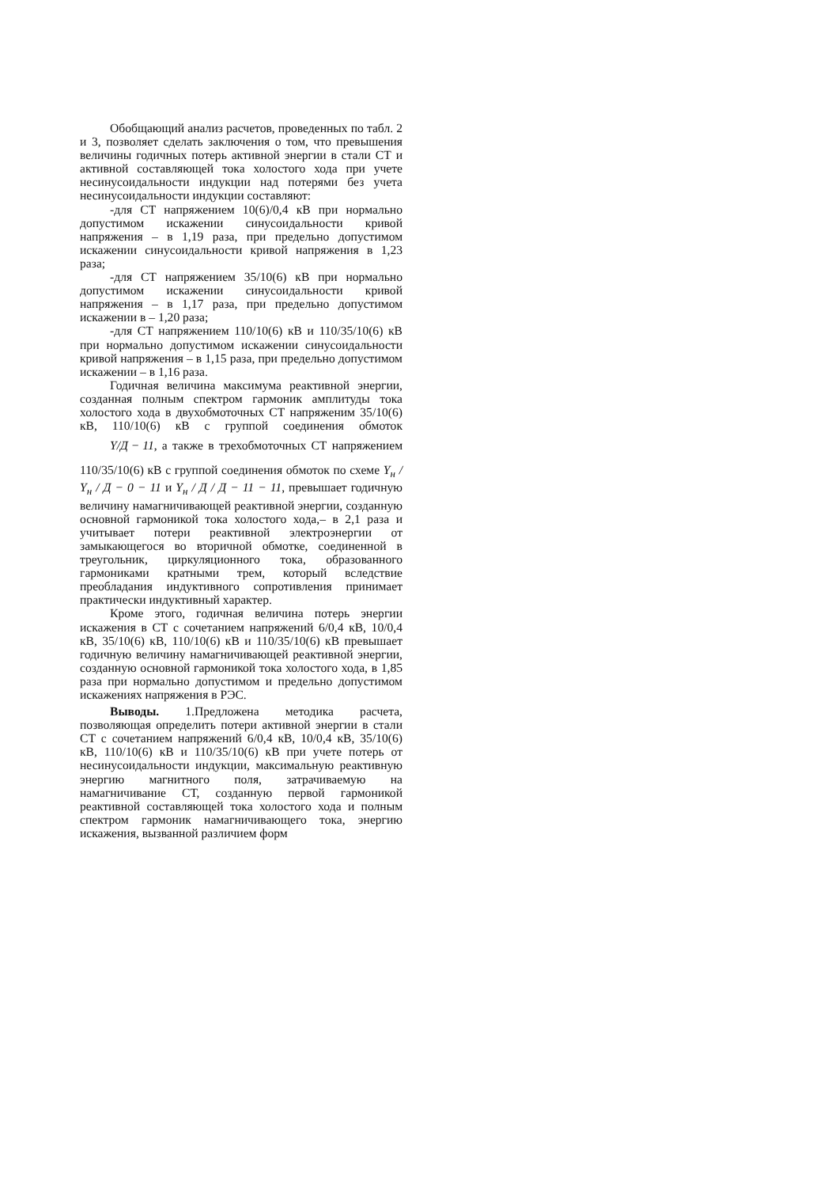Обобщающий анализ расчетов, проведенных по табл. 2 и 3, позволяет сделать заключения о том, что превышения величины годичных потерь активной энергии в стали СТ и активной составляющей тока холостого хода при учете несинусоидальности индукции над потерями без учета несинусоидальности индукции составляют:
-для СТ напряжением 10(6)/0,4 кВ при нормально допустимом искажении синусоидальности кривой напряжения – в 1,19 раза, при предельно допустимом искажении синусоидальности кривой напряжения в 1,23 раза;
-для СТ напряжением 35/10(6) кВ при нормально допустимом искажении синусоидальности кривой напряжения – в 1,17 раза, при предельно допустимом искажении в – 1,20 раза;
-для СТ напряжением 110/10(6) кВ и 110/35/10(6) кВ при нормально допустимом искажении синусоидальности кривой напряжения – в 1,15 раза, при предельно допустимом искажении – в 1,16 раза.
Годичная величина максимума реактивной энергии, созданная полным спектром гармоник амплитуды тока холостого хода в двухобмоточных СТ напряженим 35/10(6) кВ, 110/10(6) кВ с группой соединения обмоток Y/Д − 11, а также в трехобмоточных СТ напряжением 110/35/10(6) кВ с группой соединения обмоток по схеме Y<sub>н</sub> / Y<sub>н</sub> / Д − 0 − 11 и Y<sub>н</sub> / Д / Д − 11 − 11, превышает годичную величину намагничивающей реактивной энергии, созданную основной гармоникой тока холостого хода,– в 2,1 раза и учитывает потери реактивной электроэнергии от замыкающегося во вторичной обмотке, соединенной в треугольник, циркуляционного тока, образованного гармониками кратными трем, который вследствие преобладания индуктивного сопротивления принимает практически индуктивный характер.
Кроме этого, годичная величина потерь энергии искажения в СТ с сочетанием напряжений 6/0,4 кВ, 10/0,4 кВ, 35/10(6) кВ, 110/10(6) кВ и 110/35/10(6) кВ превышает годичную величину намагничивающей реактивной энергии, созданную основной гармоникой тока холостого хода, в 1,85 раза при нормально допустимом и предельно допустимом искажениях напряжения в РЭС.
Выводы. 1.Предложена методика расчета, позволяющая определить потери активной энергии в стали СТ с сочетанием напряжений 6/0,4 кВ, 10/0,4 кВ, 35/10(6) кВ, 110/10(6) кВ и 110/35/10(6) кВ при учете потерь от несинусоидальности индукции, максимальную реактивную энергию магнитного поля, затрачиваемую на намагничивание СТ, созданную первой гармоникой реактивной составляющей тока холостого хода и полным спектром гармоник намагничивающего тока, энергию искажения, вызванной различием форм